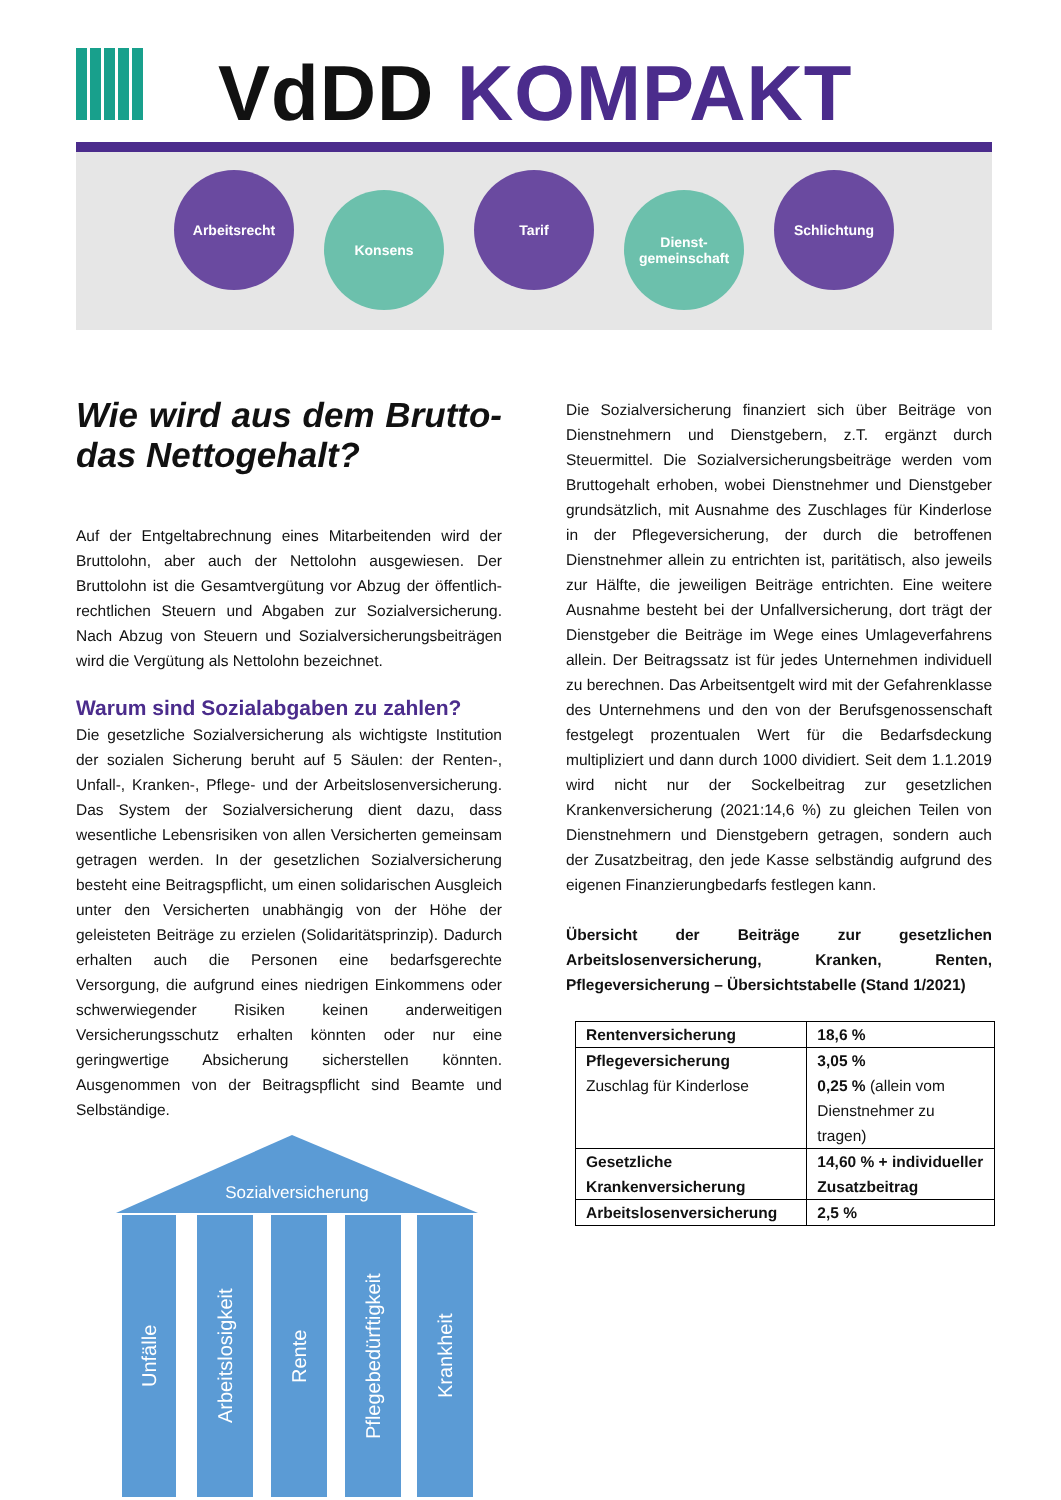VdDD KOMPAKT
Arbeitsrecht
Konsens
Tarif
Dienst-
gemeinschaft
Schlichtung
Wie wird aus dem Brutto- das Nettogehalt?
Auf der Entgeltabrechnung eines Mitarbeitenden wird der Bruttolohn, aber auch der Nettolohn ausgewiesen. Der Bruttolohn ist die Gesamtvergütung vor Abzug der öffentlich-rechtlichen Steuern und Abgaben zur Sozialversicherung. Nach Abzug von Steuern und Sozialversicherungsbeiträgen wird die Vergütung als Nettolohn bezeichnet.
Warum sind Sozialabgaben zu zahlen?
Die gesetzliche Sozialversicherung als wichtigste Institution der sozialen Sicherung beruht auf 5 Säulen: der Renten-, Unfall-, Kranken-, Pflege- und der Arbeitslosenversicherung. Das System der Sozialversicherung dient dazu, dass wesentliche Lebensrisiken von allen Versicherten gemeinsam getragen werden. In der gesetzlichen Sozialversicherung besteht eine Beitragspflicht, um einen solidarischen Ausgleich unter den Versicherten unabhängig von der Höhe der geleisteten Beiträge zu erzielen (Solidaritätsprinzip). Dadurch erhalten auch die Personen eine bedarfsgerechte Versorgung, die aufgrund eines niedrigen Einkommens oder schwerwiegender Risiken keinen anderweitigen Versicherungsschutz erhalten könnten oder nur eine geringwertige Absicherung sicherstellen könnten. Ausgenommen von der Beitragspflicht sind Beamte und Selbständige.
Sozialversicherung
Unfälle
Arbeitslosigkeit
Rente
Pflegebedürftigkeit
Krankheit
Die Sozialversicherung finanziert sich über Beiträge von Dienstnehmern und Dienstgebern, z.T. ergänzt durch Steuermittel. Die Sozialversicherungsbeiträge werden vom Bruttogehalt erhoben, wobei Dienstnehmer und Dienstgeber grundsätzlich, mit Ausnahme des Zuschlages für Kinderlose in der Pflegeversicherung, der durch die betroffenen Dienstnehmer allein zu entrichten ist, paritätisch, also jeweils zur Hälfte, die jeweiligen Beiträge entrichten. Eine weitere Ausnahme besteht bei der Unfallversicherung, dort trägt der Dienstgeber die Beiträge im Wege eines Umlageverfahrens allein. Der Beitragssatz ist für jedes Unternehmen individuell zu berechnen. Das Arbeitsentgelt wird mit der Gefahrenklasse des Unternehmens und den von der Berufsgenossenschaft festgelegt prozentualen Wert für die Bedarfsdeckung multipliziert und dann durch 1000 dividiert. Seit dem 1.1.2019 wird nicht nur der Sockelbeitrag zur gesetzlichen Krankenversicherung (2021:14,6 %) zu gleichen Teilen von Dienstnehmern und Dienstgebern getragen, sondern auch der Zusatzbeitrag, den jede Kasse selbständig aufgrund des eigenen Finanzierungbedarfs festlegen kann.
Übersicht der Beiträge zur gesetzlichen Arbeitslosenversicherung, Kranken, Renten, Pflegeversicherung – Übersichtstabelle (Stand 1/2021)
| Rentenversicherung | 18,6 % |
| Pflegeversicherung Zuschlag für Kinderlose | 3,05 % 0,25 % (allein vom Dienstnehmer zu tragen) |
| Gesetzliche Krankenversicherung | 14,60 % + individueller Zusatzbeitrag |
| Arbeitslosenversicherung | 2,5 % |